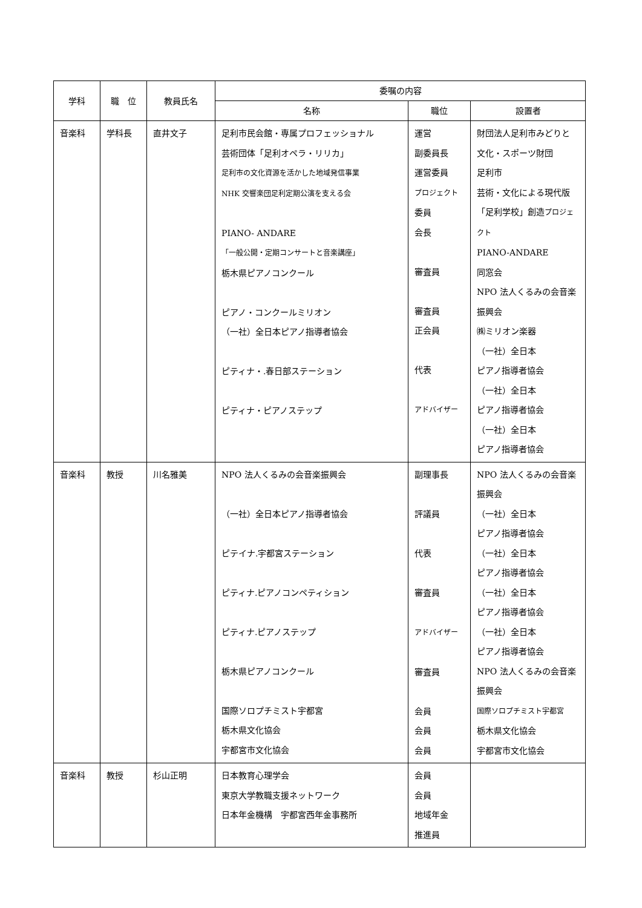| 学科 | 職 位 | 教員氏名 | 委嘱の内容 | | |
| --- | --- | --- | --- | --- | --- |
| | | | 名称 | 職位 | 設置者 |
| 音楽科 | 学科長 | 直井文子 | 足利市民会館・専属プロフェッショナル 芸術団体「足利オペラ・リリカ」 足利市の文化資源を活かした地域発信事業 NHK 交響楽団足利定期公演を支える会 PIANO- ANDARE 「一般公開・定期コンサートと音楽講座」 栃木県ピアノコンクール ピアノ・コンクールミリオン （一社）全日本ピアノ指導者協会 ピティナ・.春日部ステーション ピティナ・ピアノステップ | 運営 副委員長 運営委員 プロジェクト 委員 会長 審査員 審査員 正会員 代表 アドバイザー | 財団法人足利市みどりと 文化・スポーツ財団 足利市 芸術・文化による現代版 「足利学校」創造 プロジェクト PIANO-ANDARE 同窓会 NPO 法人くるみの会音楽 振興会 ㈱ミリオン楽器 （一社）全日本 ピアノ指導者協会 （一社）全日本 ピアノ指導者協会 （一社）全日本 ピアノ指導者協会 |
| 音楽科 | 教授 | 川名雅美 | NPO 法人くるみの会音楽振興会 （一社）全日本ピアノ指導者協会 ピテイナ.宇都宮ステーション ピティナ.ピアノコンペティション ピティナ.ピアノステップ 栃木県ピアノコンクール 国際ソロプチミスト宇都宮 栃木県文化協会 宇都宮市文化協会 | 副理事長 評議員 代表 審査員 アドバイザー 審査員 会員 会員 会員 | NPO 法人くるみの会音楽 振興会 （一社）全日本 ピアノ指導者協会 （一社）全日本 ピアノ指導者協会 （一社）全日本 ピアノ指導者協会 （一社）全日本 ピアノ指導者協会 NPO 法人くるみの会音楽 振興会 国際ソロプチミスト宇都宮 栃木県文化協会 宇都宮市文化協会 |
| 音楽科 | 教授 | 杉山正明 | 日本教育心理学会 東京大学教職支援ネットワーク 日本年金機構 宇都宮西年金事務所 | 会員 会員 地域年金 推進員 | |